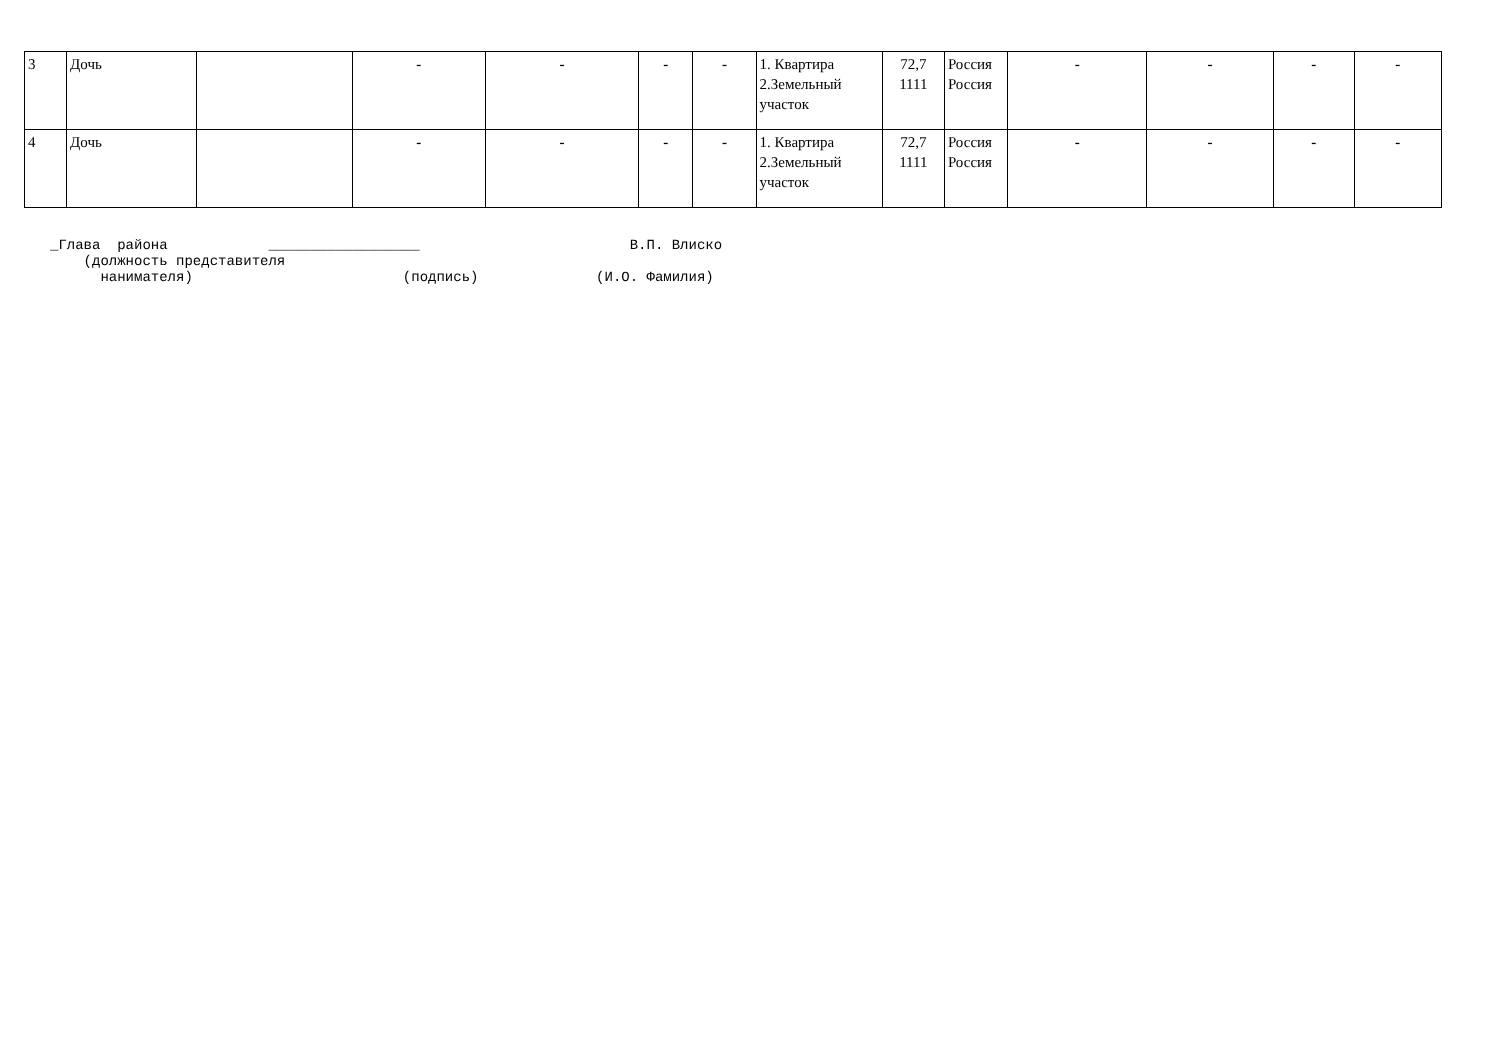| 3 | Дочь | | - | - | - | - | 1. Квартира 2.Земельный участок | 72,7 1111 | Россия Россия | - | - | - | - |
| 4 | Дочь | | - | - | - | - | 1. Квартира 2.Земельный участок | 72,7 1111 | Россия Россия | - | - | - | - |
_Глава района __________________ В.П. Влиско (должность представителя нанимателя) (подпись) (И.О. Фамилия)